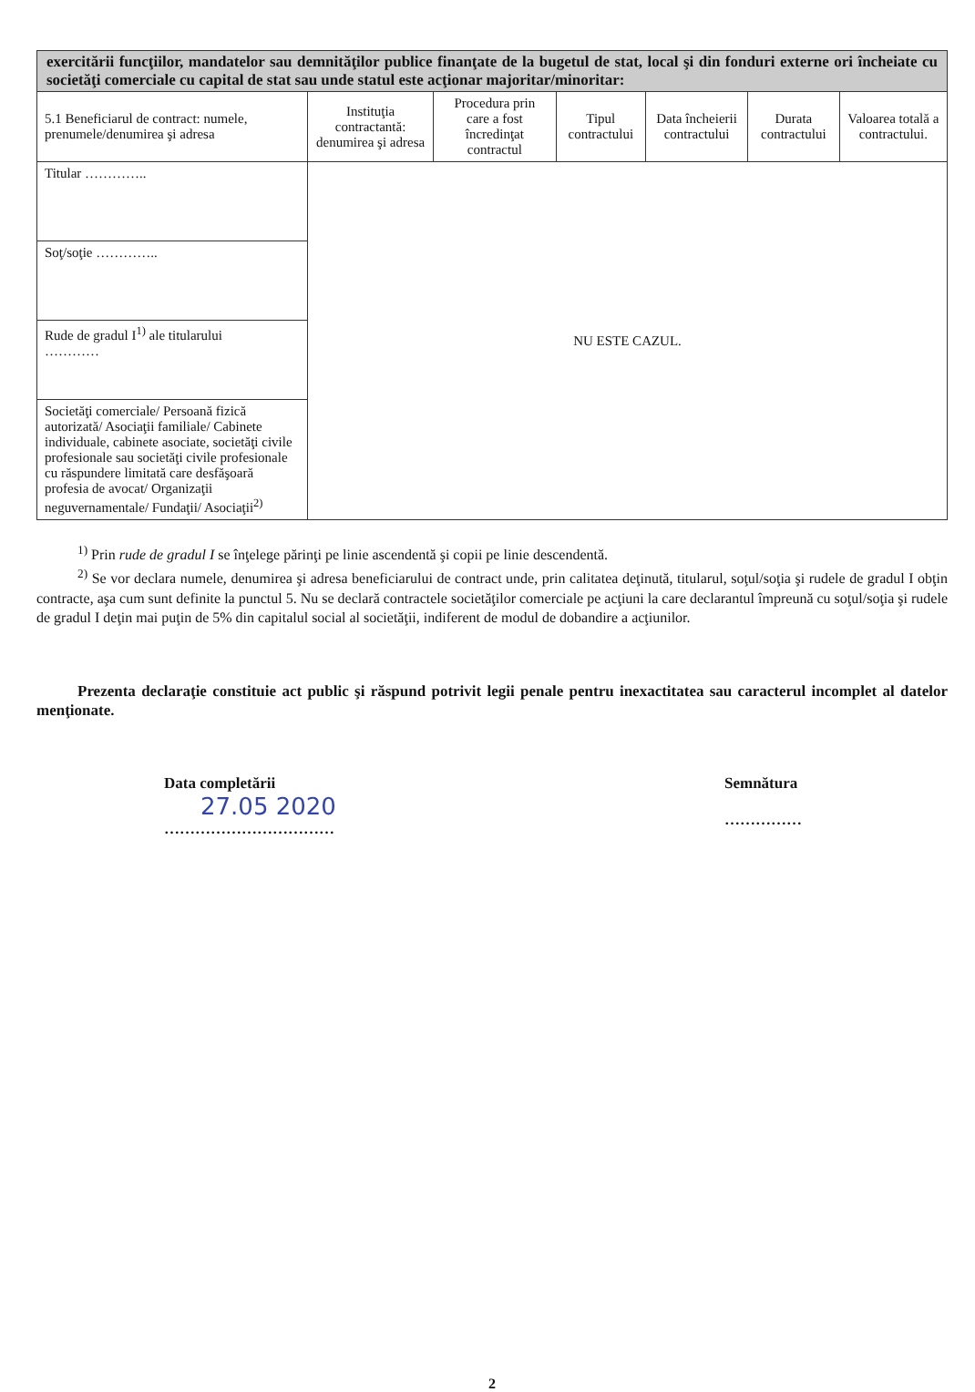| exercitării funcţiilor, mandatelor sau demnităţilor publice finanţate de la bugetul de stat, local şi din fonduri externe ori încheiate cu societăţi comerciale cu capital de stat sau unde statul este acţionar majoritar/minoritar: | | | | | | |
| 5.1 Beneficiarul de contract: numele, prenumele/denumirea şi adresa | Instituţia contractantă: denumirea şi adresa | Procedura prin care a fost încredinţat contractul | Tipul contractului | Data încheierii contractului | Durata contractului | Valoarea totală a contractului. |
| Titular ………….. | NU ESTE CAZUL. | | | | | |
| Soţ/soţie ………….. | | | | | | |
| Rude de gradul I<sup>1)</sup> ale titularului ………… | | | | | | |
| Societăţi comerciale/ Persoană fizică autorizată/ Asociaţii familiale/ Cabinete individuale, cabinete asociate, societăţi civile profesionale sau societăţi civile profesionale cu răspundere limitată care desfăşoară profesia de avocat/ Organizaţii neguvernamentale/ Fundaţii/ Asociaţii<sup>2)</sup> | | | | | | |
<sup>1)</sup> Prin rude de gradul I se înţelege părinţi pe linie ascendentă şi copii pe linie descendentă.
<sup>2)</sup> Se vor declara numele, denumirea şi adresa beneficiarului de contract unde, prin calitatea deţinută, titularul, soţul/soţia şi rudele de gradul I obţin contracte, aşa cum sunt definite la punctul 5. Nu se declară contractele societăţilor comerciale pe acţiuni la care declarantul împreună cu soţul/soţia şi rudele de gradul I deţin mai puţin de 5% din capitalul social al societăţii, indiferent de modul de dobandire a acţiunilor.
Prezenta declaraţie constituie act public şi răspund potrivit legii penale pentru inexactitatea sau caracterul incomplet al datelor menţionate.
Data completării
27.05 2020
……………………………
Semnătura
……………
2